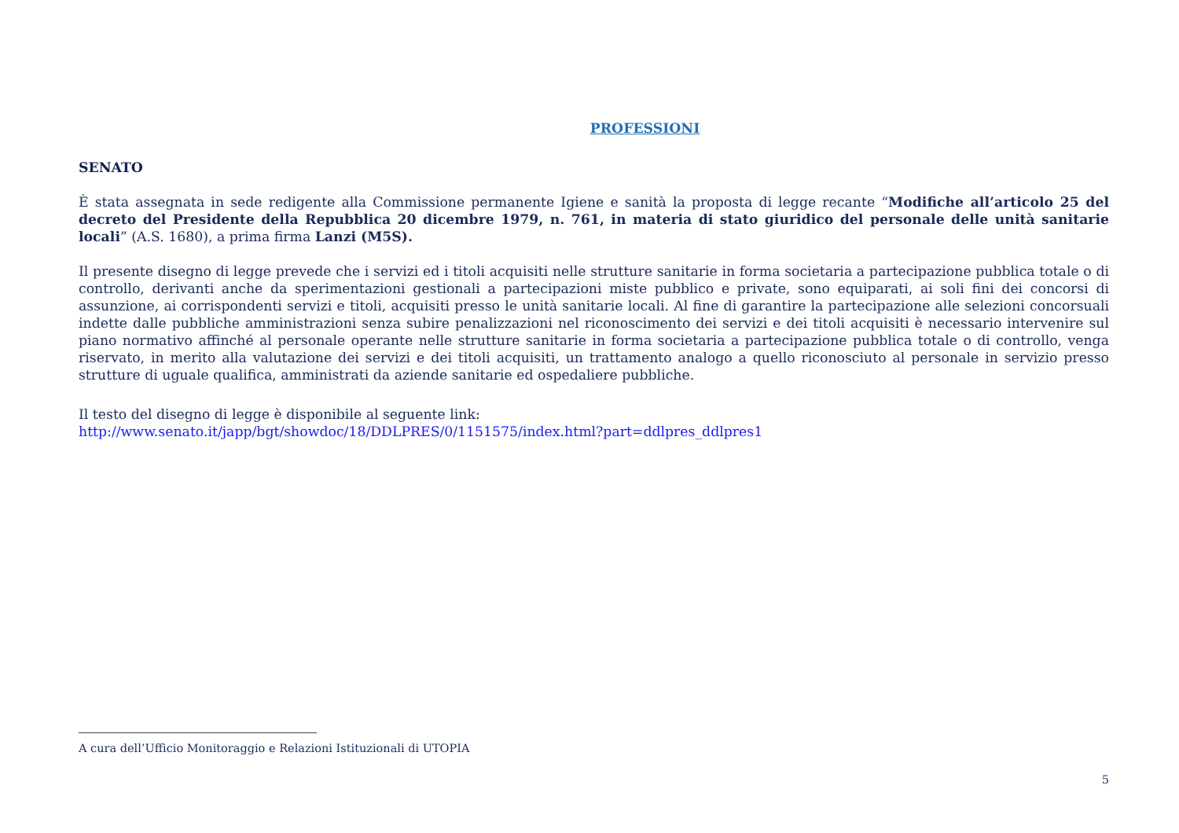PROFESSIONI
SENATO
È stata assegnata in sede redigente alla Commissione permanente Igiene e sanità la proposta di legge recante “Modifiche all’articolo 25 del decreto del Presidente della Repubblica 20 dicembre 1979, n. 761, in materia di stato giuridico del personale delle unità sanitarie locali” (A.S. 1680), a prima firma Lanzi (M5S).
Il presente disegno di legge prevede che i servizi ed i titoli acquisiti nelle strutture sanitarie in forma societaria a partecipazione pubblica totale o di controllo, derivanti anche da sperimentazioni gestionali a partecipazioni miste pubblico e private, sono equiparati, ai soli fini dei concorsi di assunzione, ai corrispondenti servizi e titoli, acquisiti presso le unità sanitarie locali. Al fine di garantire la partecipazione alle selezioni concorsuali indette dalle pubbliche amministrazioni senza subire penalizzazioni nel riconoscimento dei servizi e dei titoli acquisiti è necessario intervenire sul piano normativo affinché al personale operante nelle strutture sanitarie in forma societaria a partecipazione pubblica totale o di controllo, venga riservato, in merito alla valutazione dei servizi e dei titoli acquisiti, un trattamento analogo a quello riconosciuto al personale in servizio presso strutture di uguale qualifica, amministrati da aziende sanitarie ed ospedaliere pubbliche.
Il testo del disegno di legge è disponibile al seguente link:
http://www.senato.it/japp/bgt/showdoc/18/DDLPRES/0/1151575/index.html?part=ddlpres_ddlpres1
A cura dell’Ufficio Monitoraggio e Relazioni Istituzionali di UTOPIA
5